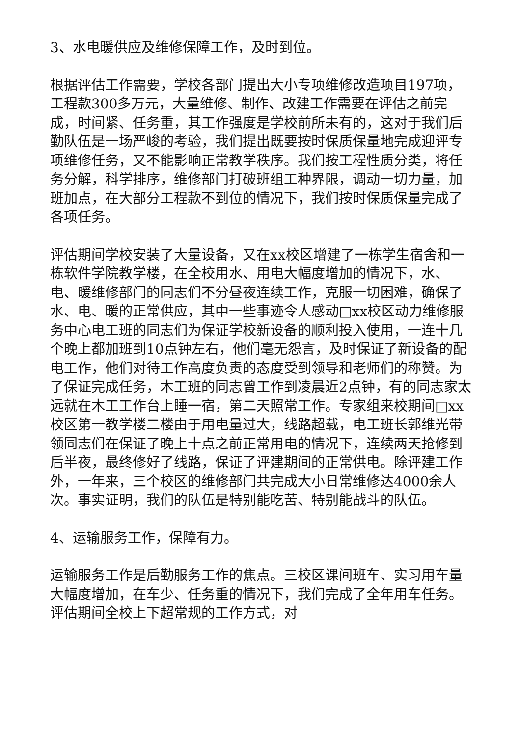3、水电暖供应及维修保障工作，及时到位。
根据评估工作需要，学校各部门提出大小专项维修改造项目197项，工程款300多万元，大量维修、制作、改建工作需要在评估之前完成，时间紧、任务重，其工作强度是学校前所未有的，这对于我们后勤队伍是一场严峻的考验，我们提出既要按时保质保量地完成迎评专项维修任务，又不能影响正常教学秩序。我们按工程性质分类，将任务分解，科学排序，维修部门打破班组工种界限，调动一切力量，加班加点，在大部分工程款不到位的情况下，我们按时保质保量完成了各项任务。
评估期间学校安装了大量设备，又在xx校区增建了一栋学生宿舍和一栋软件学院教学楼，在全校用水、用电大幅度增加的情况下，水、电、暖维修部门的同志们不分昼夜连续工作，克服一切困难，确保了水、电、暖的正常供应，其中一些事迹令人感动□xx校区动力维修服务中心电工班的同志们为保证学校新设备的顺利投入使用，一连十几个晚上都加班到10点钟左右，他们毫无怨言，及时保证了新设备的配电工作，他们对待工作高度负责的态度受到领导和老师们的称赞。为了保证完成任务，木工班的同志曾工作到凌晨近2点钟，有的同志家太远就在木工工作台上睡一宿，第二天照常工作。专家组来校期间□xx校区第一教学楼二楼由于用电量过大，线路超载，电工班长郭维光带领同志们在保证了晚上十点之前正常用电的情况下，连续两天抢修到后半夜，最终修好了线路，保证了评建期间的正常供电。除评建工作外，一年来，三个校区的维修部门共完成大小日常维修达4000余人次。事实证明，我们的队伍是特别能吃苦、特别能战斗的队伍。
4、运输服务工作，保障有力。
运输服务工作是后勤服务工作的焦点。三校区课间班车、实习用车量大幅度增加，在车少、任务重的情况下，我们完成了全年用车任务。评估期间全校上下超常规的工作方式，对